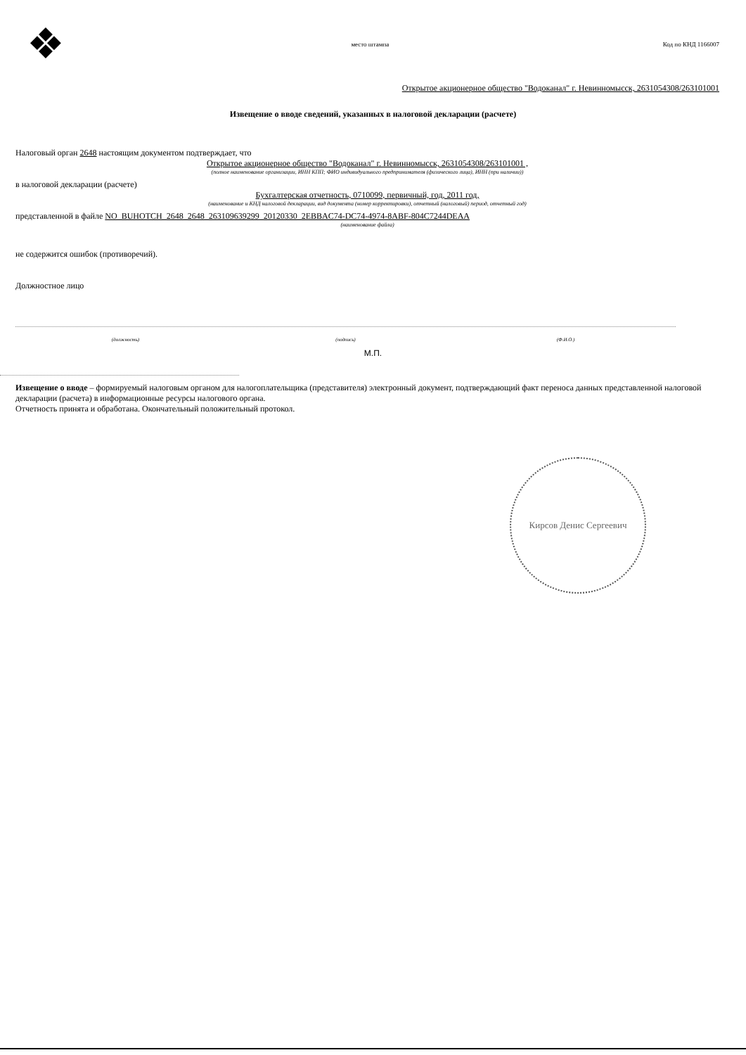❖
место штампа Код по КНД 1166007
Открытое акционерное общество "Водоканал" г. Невинномысск, 2631054308/263101001
Извещение о вводе сведений, указанных в налоговой декларации (расчете)
Налоговый орган 2648 настоящим документом подтверждает, что
Открытое акционерное общество "Водоканал" г. Невинномысск, 2631054308/263101001 ,
(полное наименование организации, ИНН КПП; ФИО индивидуального предпринимателя (физического лица), ИНН (при наличии))
в налоговой декларации (расчете)
Бухгалтерская отчетность, 0710099, первичный, год, 2011 год,
(наименование и КНД налоговой декларации, вид документа (номер корректировки), отчетный (налоговый) период, отчетный год)
представленной в файле NO_BUHOTCH_2648_2648_263109639299_20120330_2EBBAC74-DC74-4974-8ABF-804C7244DEAA
(наименование файла)
не содержится ошибок (противоречий).
Должностное лицо
(должность) (подпись) (Ф.И.О.)
М.П.
Извещение о вводе – формируемый налоговым органом для налогоплательщика (представителя) электронный документ, подтверждающий факт переноса данных представленной налоговой декларации (расчета) в информационные ресурсы налогового органа.
Отчетность принята и обработана. Окончательный положительный протокол.
Кирсов Денис Сергеевич